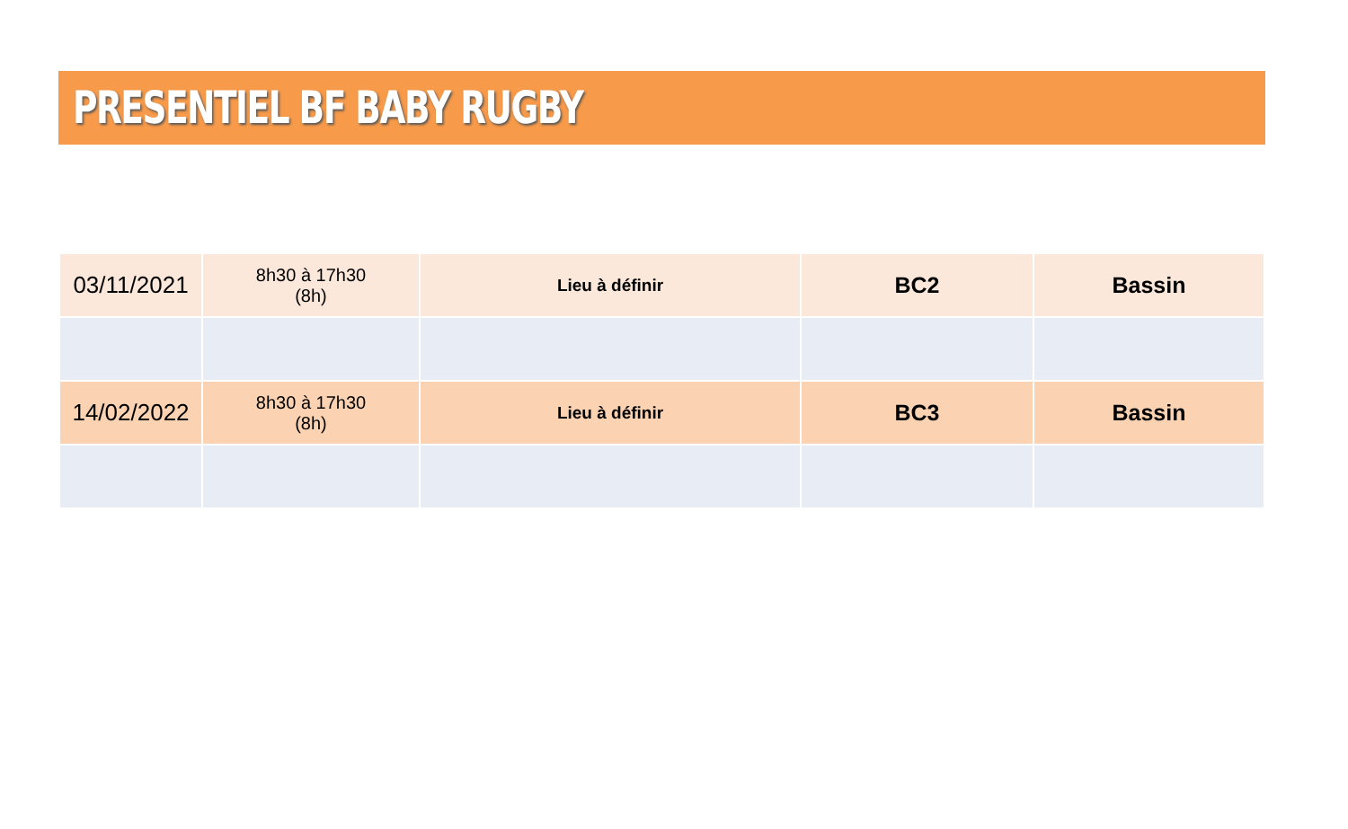PRESENTIEL BF BABY RUGBY
| 03/11/2021 | 8h30 à 17h30 (8h) | Lieu à définir | BC2 | Bassin |
| 14/02/2022 | 8h30 à 17h30 (8h) | Lieu à définir | BC3 | Bassin |